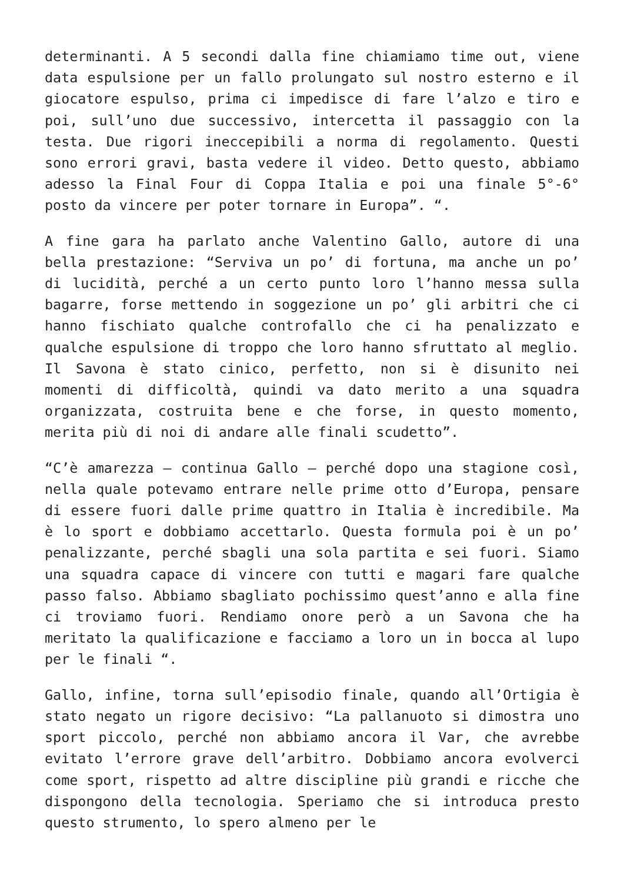determinanti. A 5 secondi dalla fine chiamiamo time out, viene data espulsione per un fallo prolungato sul nostro esterno e il giocatore espulso, prima ci impedisce di fare l’alzo e tiro e poi, sull’uno due successivo, intercetta il passaggio con la testa. Due rigori ineccepibili a norma di regolamento. Questi sono errori gravi, basta vedere il video. Detto questo, abbiamo adesso la Final Four di Coppa Italia e poi una finale 5°-6° posto da vincere per poter tornare in Europa”. “.
A fine gara ha parlato anche Valentino Gallo, autore di una bella prestazione: “Serviva un po’ di fortuna, ma anche un po’ di lucidità, perché a un certo punto loro l’hanno messa sulla bagarre, forse mettendo in soggezione un po’ gli arbitri che ci hanno fischiato qualche controfallo che ci ha penalizzato e qualche espulsione di troppo che loro hanno sfruttato al meglio. Il Savona è stato cinico, perfetto, non si è disunito nei momenti di difficoltà, quindi va dato merito a una squadra organizzata, costruita bene e che forse, in questo momento, merita più di noi di andare alle finali scudetto”.
“C’è amarezza – continua Gallo – perché dopo una stagione così, nella quale potevamo entrare nelle prime otto d’Europa, pensare di essere fuori dalle prime quattro in Italia è incredibile. Ma è lo sport e dobbiamo accettarlo. Questa formula poi è un po’ penalizzante, perché sbagli una sola partita e sei fuori. Siamo una squadra capace di vincere con tutti e magari fare qualche passo falso. Abbiamo sbagliato pochissimo quest’anno e alla fine ci troviamo fuori. Rendiamo onore però a un Savona che ha meritato la qualificazione e facciamo a loro un in bocca al lupo per le finali “.
Gallo, infine, torna sull’episodio finale, quando all’Ortigia è stato negato un rigore decisivo: “La pallanuoto si dimostra uno sport piccolo, perché non abbiamo ancora il Var, che avrebbe evitato l’errore grave dell’arbitro. Dobbiamo ancora evolverci come sport, rispetto ad altre discipline più grandi e ricche che dispongono della tecnologia. Speriamo che si introduca presto questo strumento, lo spero almeno per le